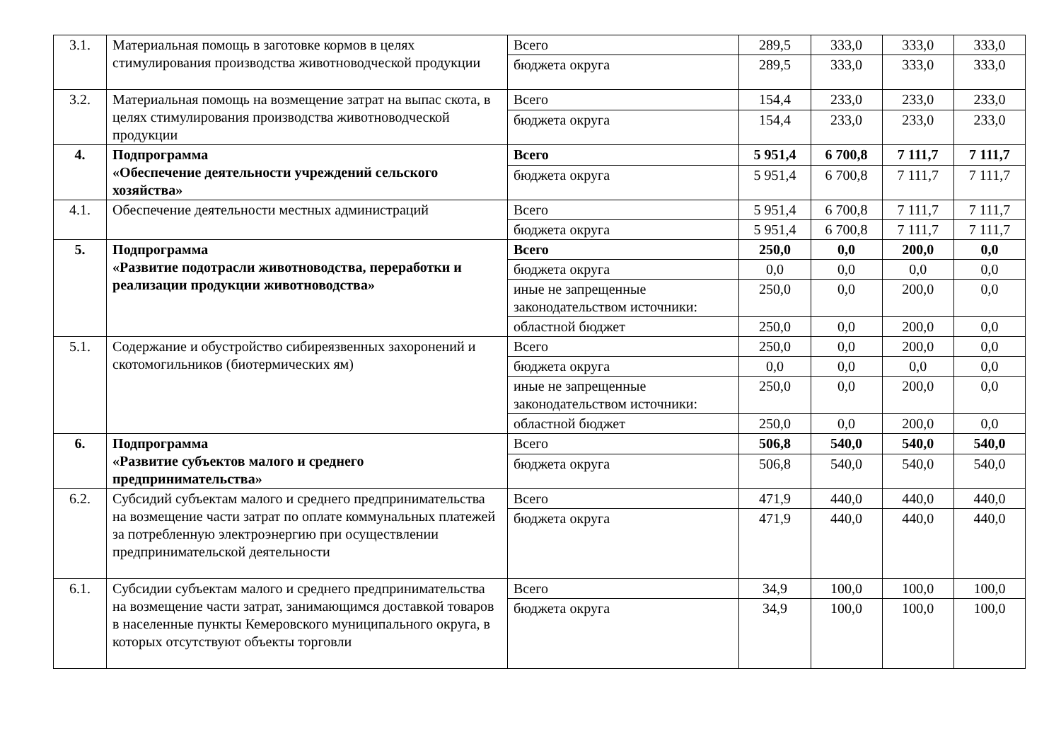| 3.1. | Материальная помощь в заготовке кормов в целях стимулирования производства животноводческой продукции | Всего | 289,5 | 333,0 | 333,0 | 333,0 |
| | | бюджета округа | 289,5 | 333,0 | 333,0 | 333,0 |
| 3.2. | Материальная помощь на возмещение затрат на выпас скота, в целях стимулирования производства животноводческой продукции | Всего | 154,4 | 233,0 | 233,0 | 233,0 |
| | | бюджета округа | 154,4 | 233,0 | 233,0 | 233,0 |
| 4. | Подпрограмма «Обеспечение деятельности учреждений сельского хозяйства» | Всего | 5 951,4 | 6 700,8 | 7 111,7 | 7 111,7 |
| | | бюджета округа | 5 951,4 | 6 700,8 | 7 111,7 | 7 111,7 |
| 4.1. | Обеспечение деятельности местных администраций | Всего | 5 951,4 | 6 700,8 | 7 111,7 | 7 111,7 |
| | | бюджета округа | 5 951,4 | 6 700,8 | 7 111,7 | 7 111,7 |
| 5. | Подпрограмма «Развитие подотрасли животноводства, переработки и реализации продукции животноводства» | Всего | 250,0 | 0,0 | 200,0 | 0,0 |
| | | бюджета округа | 0,0 | 0,0 | 0,0 | 0,0 |
| | | иные не запрещенные законодательством источники: | 250,0 | 0,0 | 200,0 | 0,0 |
| | | областной бюджет | 250,0 | 0,0 | 200,0 | 0,0 |
| 5.1. | Содержание и обустройство сибиреязвенных захоронений и скотомогильников (биотермических ям) | Всего | 250,0 | 0,0 | 200,0 | 0,0 |
| | | бюджета округа | 0,0 | 0,0 | 0,0 | 0,0 |
| | | иные не запрещенные законодательством источники: | 250,0 | 0,0 | 200,0 | 0,0 |
| | | областной бюджет | 250,0 | 0,0 | 200,0 | 0,0 |
| 6. | Подпрограмма «Развитие субъектов малого и среднего предпринимательства» | Всего | 506,8 | 540,0 | 540,0 | 540,0 |
| | | бюджета округа | 506,8 | 540,0 | 540,0 | 540,0 |
| 6.2. | Субсидий субъектам малого и среднего предпринимательства на возмещение части затрат по оплате коммунальных платежей за потребленную электроэнергию при осуществлении предпринимательской деятельности | Всего | 471,9 | 440,0 | 440,0 | 440,0 |
| | | бюджета округа | 471,9 | 440,0 | 440,0 | 440,0 |
| 6.1. | Субсидии субъектам малого и среднего предпринимательства на возмещение части затрат, занимающимся доставкой товаров в населенные пункты Кемеровского муниципального округа, в которых отсутствуют объекты торговли | Всего | 34,9 | 100,0 | 100,0 | 100,0 |
| | | бюджета округа | 34,9 | 100,0 | 100,0 | 100,0 |